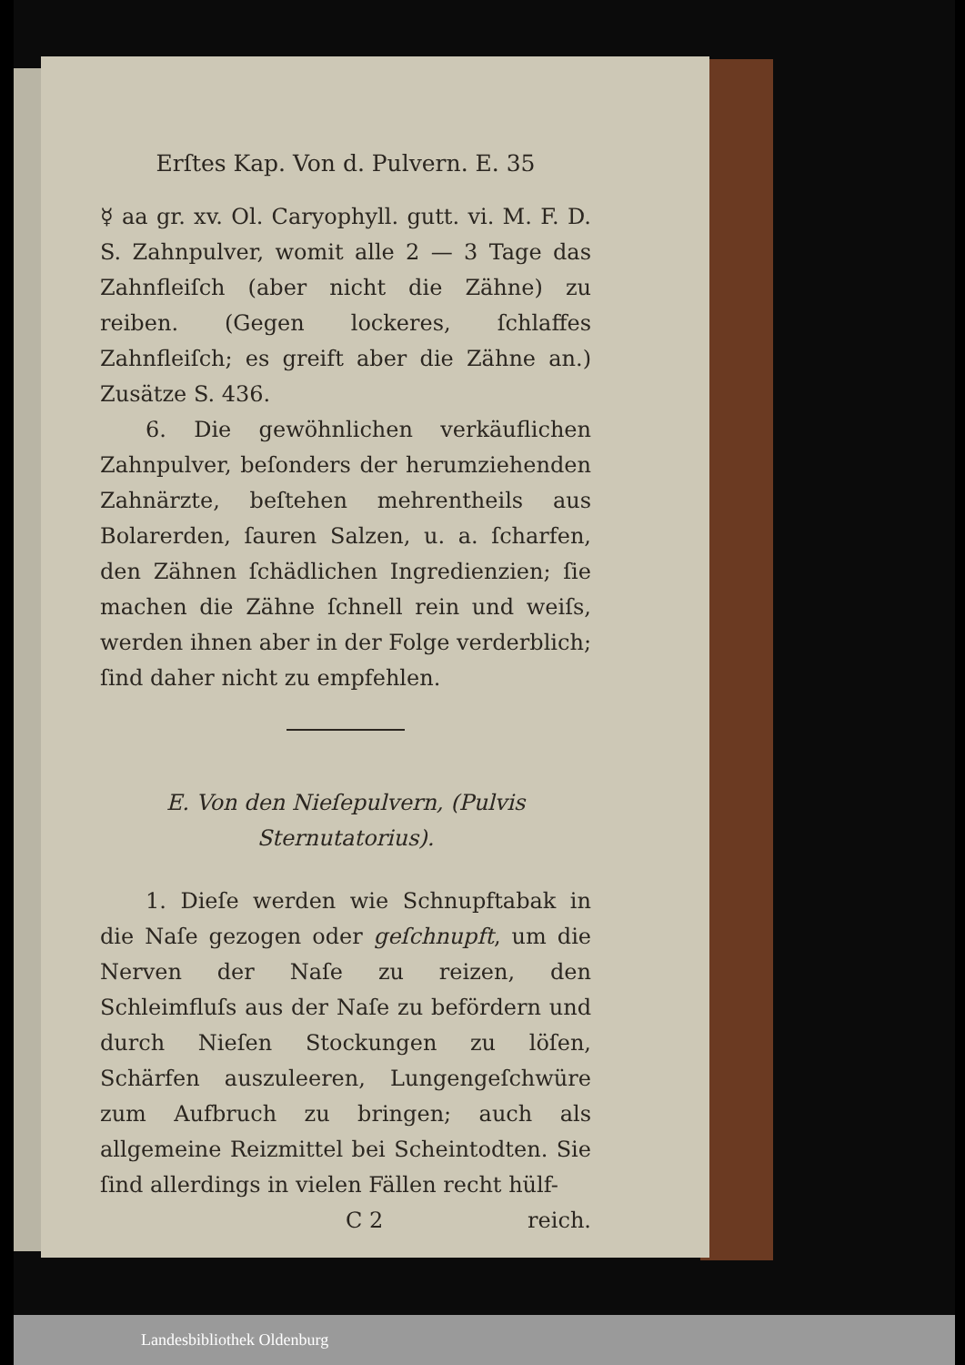Erſtes Kap. Von d. Pulvern. E. 35
☿ aa gr. xv. Ol. Caryophyll. gutt. vi. M. F. D. S. Zahnpulver, womit alle 2 — 3 Tage das Zahnfleiſch (aber nicht die Zähne) zu reiben. (Gegen lockeres, ſchlaffes Zahnfleiſch; es greift aber die Zähne an.) Zusätze S. 436.
6. Die gewöhnlichen verkäuflichen Zahnpulver, beſonders der herumziehenden Zahnärzte, beſtehen mehrentheils aus Bolarerden, ſauren Salzen, u. a. ſcharfen, den Zähnen ſchädlichen Ingredienzien; ſie machen die Zähne ſchnell rein und weiſs, werden ihnen aber in der Folge verderblich; ſind daher nicht zu empfehlen.
E. Von den Nieſepulvern, (Pulvis Sternutatorius).
1. Dieſe werden wie Schnupftabak in die Naſe gezogen oder geſchnupft, um die Nerven der Naſe zu reizen, den Schleimfluſs aus der Naſe zu befördern und durch Nieſen Stockungen zu löſen, Schärfen auszuleeren, Lungengeſchwüre zum Aufbruch zu bringen; auch als allgemeine Reizmittel bei Scheintodten. Sie ſind allerdings in vielen Fällen recht hülf-
C 2 reich.
Landesbibliothek Oldenburg